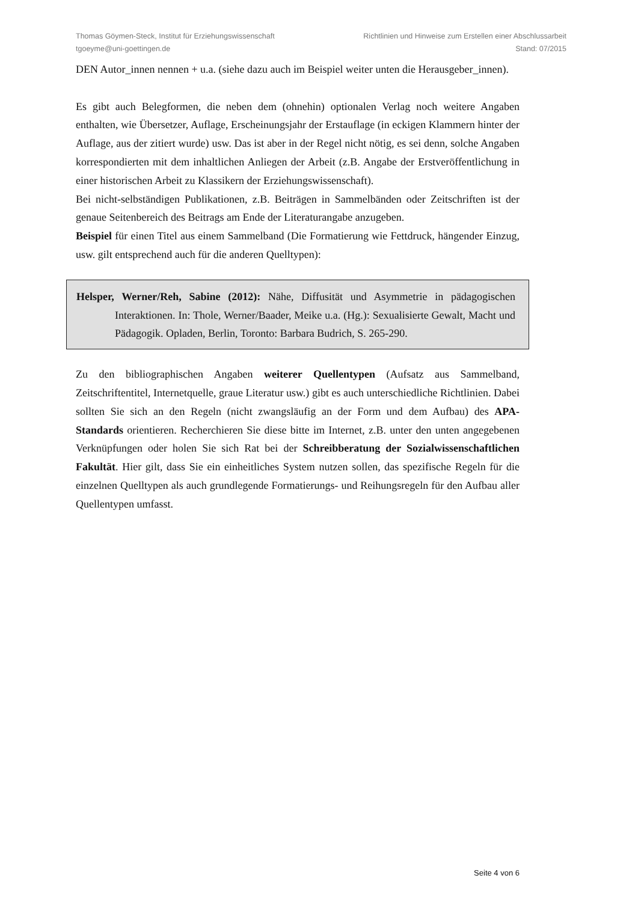Thomas Göymen-Steck, Institut für Erziehungswissenschaft
tgoeyme@uni-goettingen.de
Richtlinien und Hinweise zum Erstellen einer Abschlussarbeit
Stand: 07/2015
DEN Autor_innen nennen + u.a. (siehe dazu auch im Beispiel weiter unten die Herausgeber_innen).
Es gibt auch Belegformen, die neben dem (ohnehin) optionalen Verlag noch weitere Angaben enthalten, wie Übersetzer, Auflage, Erscheinungsjahr der Erstauflage (in eckigen Klammern hinter der Auflage, aus der zitiert wurde) usw. Das ist aber in der Regel nicht nötig, es sei denn, solche Angaben korrespondierten mit dem inhaltlichen Anliegen der Arbeit (z.B. Angabe der Erstveröffentlichung in einer historischen Arbeit zu Klassikern der Erziehungswissenschaft).
Bei nicht-selbständigen Publikationen, z.B. Beiträgen in Sammelbänden oder Zeitschriften ist der genaue Seitenbereich des Beitrags am Ende der Literaturangabe anzugeben.
Beispiel für einen Titel aus einem Sammelband (Die Formatierung wie Fettdruck, hängender Einzug, usw. gilt entsprechend auch für die anderen Quelltypen):
Helsper, Werner/Reh, Sabine (2012): Nähe, Diffusität und Asymmetrie in pädagogischen Interaktionen. In: Thole, Werner/Baader, Meike u.a. (Hg.): Sexualisierte Gewalt, Macht und Pädagogik. Opladen, Berlin, Toronto: Barbara Budrich, S. 265-290.
Zu den bibliographischen Angaben weiterer Quellentypen (Aufsatz aus Sammelband, Zeitschriftentitel, Internetquelle, graue Literatur usw.) gibt es auch unterschiedliche Richtlinien. Dabei sollten Sie sich an den Regeln (nicht zwangsläufig an der Form und dem Aufbau) des APA-Standards orientieren. Recherchieren Sie diese bitte im Internet, z.B. unter den unten angegebenen Verknüpfungen oder holen Sie sich Rat bei der Schreibberatung der Sozialwissenschaftlichen Fakultät. Hier gilt, dass Sie ein einheitliches System nutzen sollen, das spezifische Regeln für die einzelnen Quelltypen als auch grundlegende Formatierungs- und Reihungsregeln für den Aufbau aller Quellentypen umfasst.
Seite 4 von 6